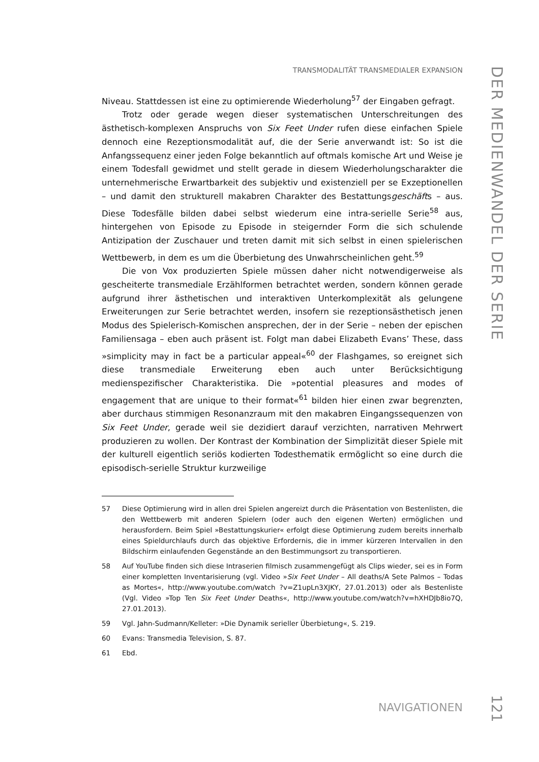TRANSMODALITÄT TRANSMEDIALER EXPANSION
DER MEDIENWANDEL DER SERIE
Niveau. Stattdessen ist eine zu optimierende Wiederholung<sup>57</sup> der Eingaben gefragt.
Trotz oder gerade wegen dieser systematischen Unterschreitungen des ästhetisch-komplexen Anspruchs von Six Feet Under rufen diese einfachen Spiele dennoch eine Rezeptionsmodalität auf, die der Serie anverwandt ist: So ist die Anfangssequenz einer jeden Folge bekanntlich auf oftmals komische Art und Weise je einem Todesfall gewidmet und stellt gerade in diesem Wiederholungscharakter die unternehmerische Erwartbarkeit des subjektiv und existenziell per se Exzeptionellen – und damit den strukturell makabren Charakter des Bestattungsgeschäfts – aus. Diese Todesfälle bilden dabei selbst wiederum eine intra-serielle Serie<sup>58</sup> aus, hintergehen von Episode zu Episode in steigernder Form die sich schulende Antizipation der Zuschauer und treten damit mit sich selbst in einen spielerischen Wettbewerb, in dem es um die Überbietung des Unwahrscheinlichen geht.<sup>59</sup>
Die von Vox produzierten Spiele müssen daher nicht notwendigerweise als gescheiterte transmediale Erzählformen betrachtet werden, sondern können gerade aufgrund ihrer ästhetischen und interaktiven Unterkomplexität als gelungene Erweiterungen zur Serie betrachtet werden, insofern sie rezeptionsästhetisch jenen Modus des Spielerisch-Komischen ansprechen, der in der Serie – neben der epischen Familiensaga – eben auch präsent ist. Folgt man dabei Elizabeth Evans’ These, dass »simplicity may in fact be a particular appeal«<sup>60</sup> der Flashgames, so ereignet sich diese transmediale Erweiterung eben auch unter Berücksichtigung medienspezifischer Charakteristika. Die »potential pleasures and modes of engagement that are unique to their format«<sup>61</sup> bilden hier einen zwar begrenzten, aber durchaus stimmigen Resonanzraum mit den makabren Eingangssequenzen von Six Feet Under, gerade weil sie dezidiert darauf verzichten, narrativen Mehrwert produzieren zu wollen. Der Kontrast der Kombination der Simplizität dieser Spiele mit der kulturell eigentlich seriös kodierten Todesthematik ermöglicht so eine durch die episodisch-serielle Struktur kurzweilige
57 Diese Optimierung wird in allen drei Spielen angereizt durch die Präsentation von Bestenlisten, die den Wettbewerb mit anderen Spielern (oder auch den eigenen Werten) ermöglichen und herausfordern. Beim Spiel »Bestattungskurier« erfolgt diese Optimierung zudem bereits innerhalb eines Spieldurchlaufs durch das objektive Erfordernis, die in immer kürzeren Intervallen in den Bildschirm einlaufenden Gegenstände an den Bestimmungsort zu transportieren.
58 Auf YouTube finden sich diese Intraserien filmisch zusammengefügt als Clips wieder, sei es in Form einer kompletten Inventarisierung (vgl. Video »Six Feet Under – All deaths/A Sete Palmos – Todas as Mortes«, http://www.youtube.com/watch ?v=Z1upLn3XJKY, 27.01.2013) oder als Bestenliste (Vgl. Video »Top Ten Six Feet Under Deaths«, http://www.youtube.com/watch?v=hXHDJb8io7Q, 27.01.2013).
59 Vgl. Jahn-Sudmann/Kelleter: »Die Dynamik serieller Überbietung«, S. 219.
60 Evans: Transmedia Television, S. 87.
61 Ebd.
NAVIGATIONEN
121